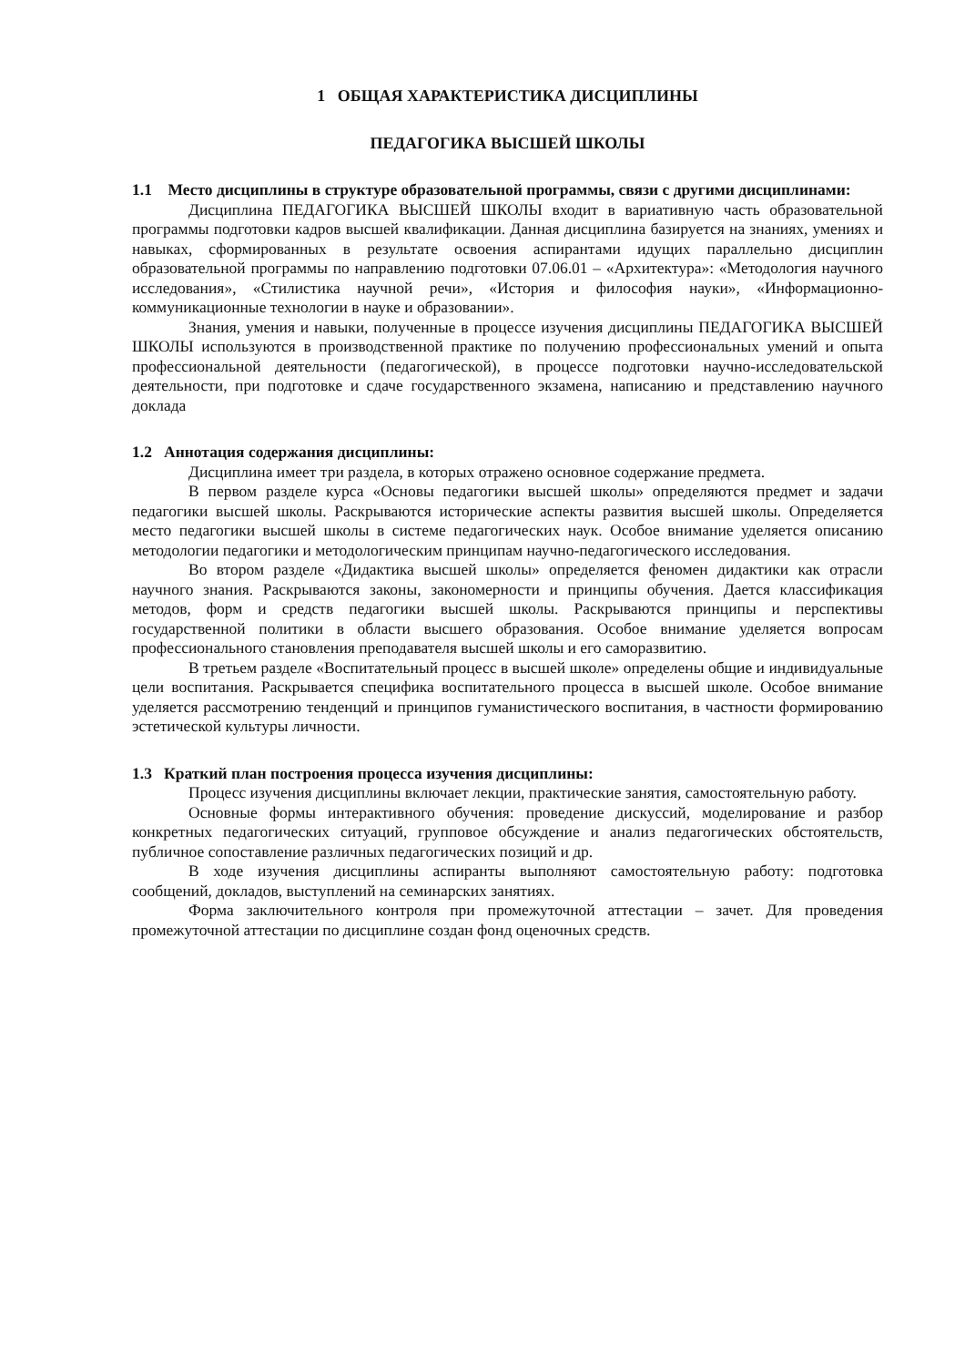1 ОБЩАЯ ХАРАКТЕРИСТИКА ДИСЦИПЛИНЫ
ПЕДАГОГИКА ВЫСШЕЙ ШКОЛЫ
1.1 Место дисциплины в структуре образовательной программы, связи с другими дисциплинами:
Дисциплина ПЕДАГОГИКА ВЫСШЕЙ ШКОЛЫ входит в вариативную часть образовательной программы подготовки кадров высшей квалификации. Данная дисциплина базируется на знаниях, умениях и навыках, сформированных в результате освоения аспирантами идущих параллельно дисциплин образовательной программы по направлению подготовки 07.06.01 – «Архитектура»: «Методология научного исследования», «Стилистика научной речи», «История и философия науки», «Информационно-коммуникационные технологии в науке и образовании».
Знания, умения и навыки, полученные в процессе изучения дисциплины ПЕДАГОГИКА ВЫСШЕЙ ШКОЛЫ используются в производственной практике по получению профессиональных умений и опыта профессиональной деятельности (педагогической), в процессе подготовки научно-исследовательской деятельности, при подготовке и сдаче государственного экзамена, написанию и представлению научного доклада
1.2 Аннотация содержания дисциплины:
Дисциплина имеет три раздела, в которых отражено основное содержание предмета.
В первом разделе курса «Основы педагогики высшей школы» определяются предмет и задачи педагогики высшей школы. Раскрываются исторические аспекты развития высшей школы. Определяется место педагогики высшей школы в системе педагогических наук. Особое внимание уделяется описанию методологии педагогики и методологическим принципам научно-педагогического исследования.
Во втором разделе «Дидактика высшей школы» определяется феномен дидактики как отрасли научного знания. Раскрываются законы, закономерности и принципы обучения. Дается классификация методов, форм и средств педагогики высшей школы. Раскрываются принципы и перспективы государственной политики в области высшего образования. Особое внимание уделяется вопросам профессионального становления преподавателя высшей школы и его саморазвитию.
В третьем разделе «Воспитательный процесс в высшей школе» определены общие и индивидуальные цели воспитания. Раскрывается специфика воспитательного процесса в высшей школе. Особое внимание уделяется рассмотрению тенденций и принципов гуманистического воспитания, в частности формированию эстетической культуры личности.
1.3 Краткий план построения процесса изучения дисциплины:
Процесс изучения дисциплины включает лекции, практические занятия, самостоятельную работу.
Основные формы интерактивного обучения: проведение дискуссий, моделирование и разбор конкретных педагогических ситуаций, групповое обсуждение и анализ педагогических обстоятельств, публичное сопоставление различных педагогических позиций и др.
В ходе изучения дисциплины аспиранты выполняют самостоятельную работу: подготовка сообщений, докладов, выступлений на семинарских занятиях.
Форма заключительного контроля при промежуточной аттестации – зачет. Для проведения промежуточной аттестации по дисциплине создан фонд оценочных средств.